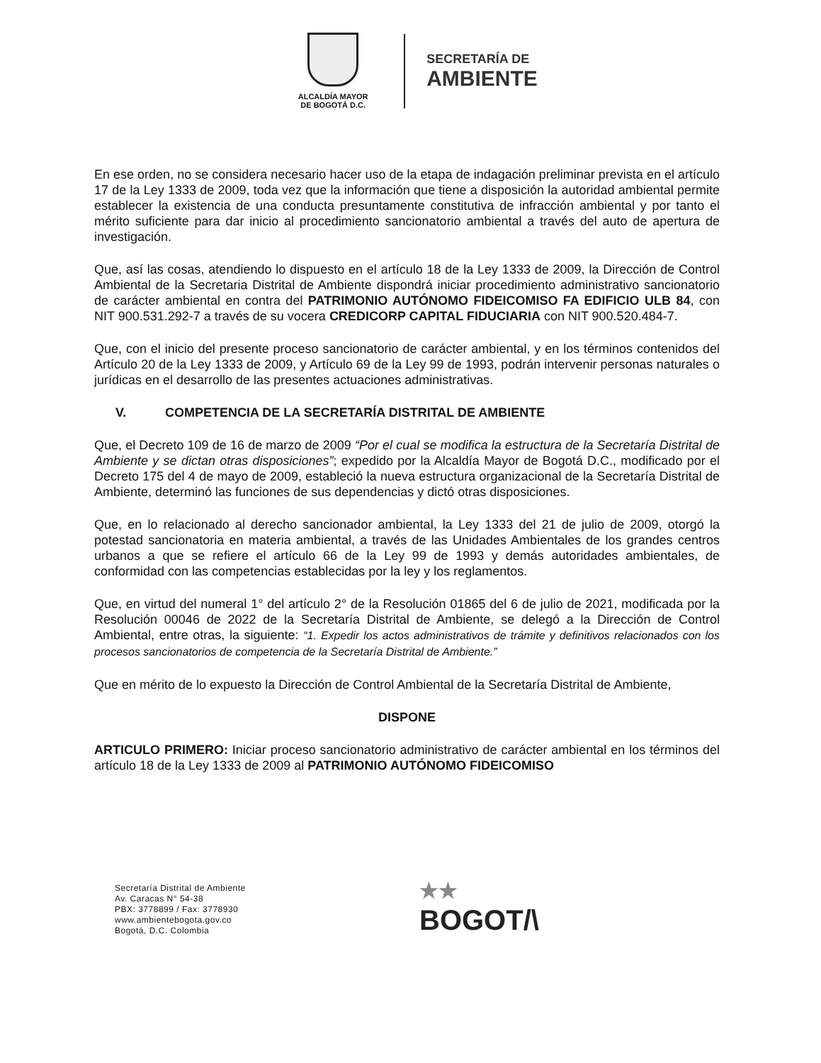ALCALDÍA MAYOR
DE BOGOTÁ D.C.
SECRETARÍA DE
AMBIENTE
En ese orden, no se considera necesario hacer uso de la etapa de indagación preliminar prevista en el artículo 17 de la Ley 1333 de 2009, toda vez que la información que tiene a disposición la autoridad ambiental permite establecer la existencia de una conducta presuntamente constitutiva de infracción ambiental y por tanto el mérito suficiente para dar inicio al procedimiento sancionatorio ambiental a través del auto de apertura de investigación.
Que, así las cosas, atendiendo lo dispuesto en el artículo 18 de la Ley 1333 de 2009, la Dirección de Control Ambiental de la Secretaria Distrital de Ambiente dispondrá iniciar procedimiento administrativo sancionatorio de carácter ambiental en contra del PATRIMONIO AUTÓNOMO FIDEICOMISO FA EDIFICIO ULB 84, con NIT 900.531.292-7 a través de su vocera CREDICORP CAPITAL FIDUCIARIA con NIT 900.520.484-7.
Que, con el inicio del presente proceso sancionatorio de carácter ambiental, y en los términos contenidos del Artículo 20 de la Ley 1333 de 2009, y Artículo 69 de la Ley 99 de 1993, podrán intervenir personas naturales o jurídicas en el desarrollo de las presentes actuaciones administrativas.
V. COMPETENCIA DE LA SECRETARÍA DISTRITAL DE AMBIENTE
Que, el Decreto 109 de 16 de marzo de 2009 “Por el cual se modifica la estructura de la Secretaría Distrital de Ambiente y se dictan otras disposiciones”; expedido por la Alcaldía Mayor de Bogotá D.C., modificado por el Decreto 175 del 4 de mayo de 2009, estableció la nueva estructura organizacional de la Secretaría Distrital de Ambiente, determinó las funciones de sus dependencias y dictó otras disposiciones.
Que, en lo relacionado al derecho sancionador ambiental, la Ley 1333 del 21 de julio de 2009, otorgó la potestad sancionatoria en materia ambiental, a través de las Unidades Ambientales de los grandes centros urbanos a que se refiere el artículo 66 de la Ley 99 de 1993 y demás autoridades ambientales, de conformidad con las competencias establecidas por la ley y los reglamentos.
Que, en virtud del numeral 1° del artículo 2° de la Resolución 01865 del 6 de julio de 2021, modificada por la Resolución 00046 de 2022 de la Secretaría Distrital de Ambiente, se delegó a la Dirección de Control Ambiental, entre otras, la siguiente: “1. Expedir los actos administrativos de trámite y definitivos relacionados con los procesos sancionatorios de competencia de la Secretaría Distrital de Ambiente.”
Que en mérito de lo expuesto la Dirección de Control Ambiental de la Secretaría Distrital de Ambiente,
DISPONE
ARTICULO PRIMERO: Iniciar proceso sancionatorio administrativo de carácter ambiental en los términos del artículo 18 de la Ley 1333 de 2009 al PATRIMONIO AUTÓNOMO FIDEICOMISO
Secretaría Distrital de Ambiente
Av. Caracas N° 54-38
PBX: 3778899 / Fax: 3778930
www.ambientebogota.gov.co
Bogotá, D.C. Colombia
★★
BOGOT/\